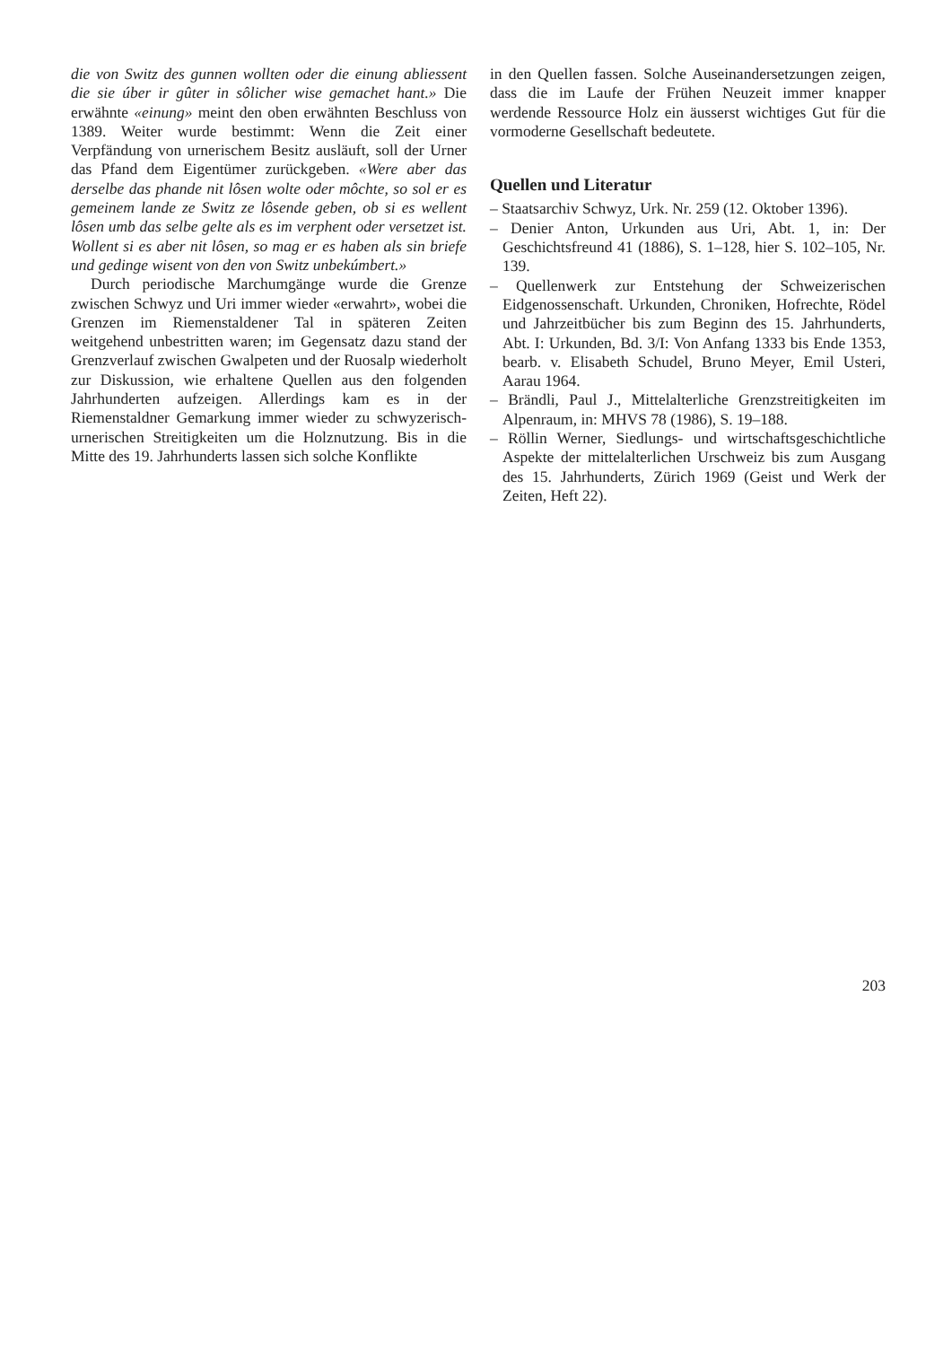die von Switz des gunnen wollten oder die einung abliessent die sie úber ir gûter in sôlicher wise gemachet hant.» Die erwähnte «einung» meint den oben erwähnten Beschluss von 1389. Weiter wurde bestimmt: Wenn die Zeit einer Verpfändung von urnerischem Besitz ausläuft, soll der Urner das Pfand dem Eigentümer zurückgeben. «Were aber das derselbe das phande nit lôsen wolte oder môchte, so sol er es gemeinem lande ze Switz ze lôsende geben, ob si es wellent lôsen umb das selbe gelte als es im verphent oder versetzet ist. Wollent si es aber nit lôsen, so mag er es haben als sin briefe und gedinge wisent von den von Switz unbekúmbert.»
Durch periodische Marchumgänge wurde die Grenze zwischen Schwyz und Uri immer wieder «erwahrt», wobei die Grenzen im Riemenstaldener Tal in späteren Zeiten weitgehend unbestritten waren; im Gegensatz dazu stand der Grenzverlauf zwischen Gwalpeten und der Ruosalp wiederholt zur Diskussion, wie erhaltene Quellen aus den folgenden Jahrhunderten aufzeigen. Allerdings kam es in der Riemenstaldner Gemarkung immer wieder zu schwyzerisch-urnerischen Streitigkeiten um die Holznutzung. Bis in die Mitte des 19. Jahrhunderts lassen sich solche Konflikte
in den Quellen fassen. Solche Auseinandersetzungen zeigen, dass die im Laufe der Frühen Neuzeit immer knapper werdende Ressource Holz ein äusserst wichtiges Gut für die vormoderne Gesellschaft bedeutete.
Quellen und Literatur
– Staatsarchiv Schwyz, Urk. Nr. 259 (12. Oktober 1396).
– Denier Anton, Urkunden aus Uri, Abt. 1, in: Der Geschichtsfreund 41 (1886), S. 1–128, hier S. 102–105, Nr. 139.
– Quellenwerk zur Entstehung der Schweizerischen Eidgenossenschaft. Urkunden, Chroniken, Hofrechte, Rödel und Jahrzeitbücher bis zum Beginn des 15. Jahrhunderts, Abt. I: Urkunden, Bd. 3/I: Von Anfang 1333 bis Ende 1353, bearb. v. Elisabeth Schudel, Bruno Meyer, Emil Usteri, Aarau 1964.
– Brändli, Paul J., Mittelalterliche Grenzstreitigkeiten im Alpenraum, in: MHVS 78 (1986), S. 19–188.
– Röllin Werner, Siedlungs- und wirtschaftsgeschichtliche Aspekte der mittelalterlichen Urschweiz bis zum Ausgang des 15. Jahrhunderts, Zürich 1969 (Geist und Werk der Zeiten, Heft 22).
203